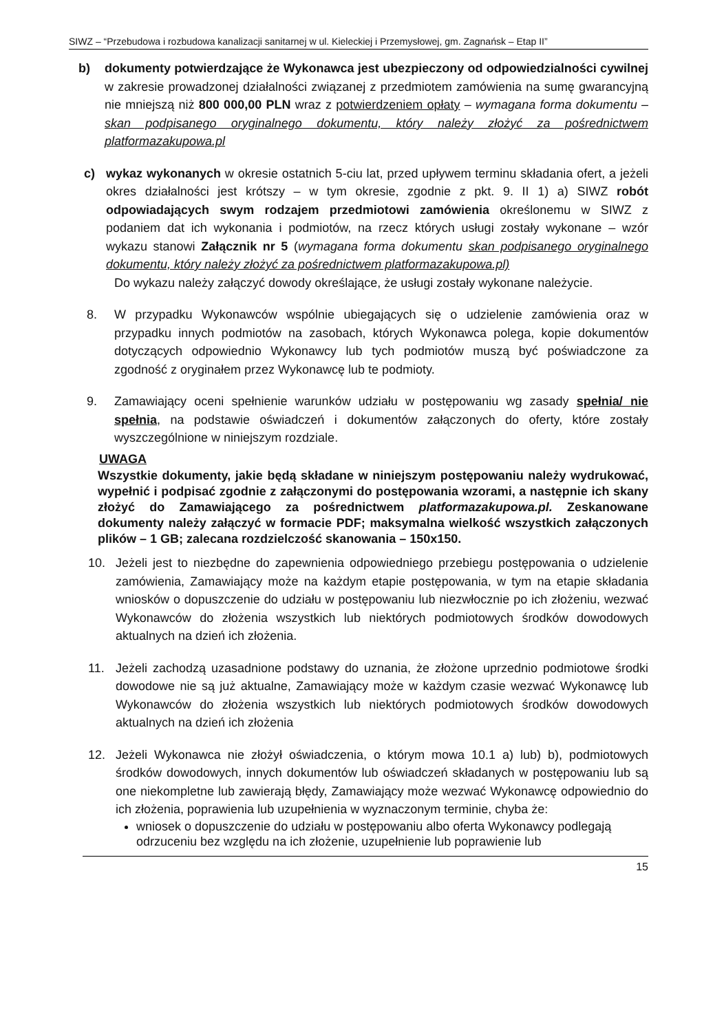SIWZ – “Przebudowa i rozbudowa kanalizacji sanitarnej w ul. Kieleckiej i Przemysłowej, gm. Zagnańsk – Etap II”
b) dokumenty potwierdzające że Wykonawca jest ubezpieczony od odpowiedzialności cywilnej w zakresie prowadzonej działalności związanej z przedmiotem zamówienia na sumę gwarancyjną nie mniejszą niż 800 000,00 PLN wraz z potwierdzeniem opłaty – wymagana forma dokumentu – skan podpisanego oryginalnego dokumentu, który należy złożyć za pośrednictwem platformazakupowa.pl
c) wykaz wykonanych w okresie ostatnich 5-ciu lat, przed upływem terminu składania ofert, a jeżeli okres działalności jest krótszy – w tym okresie, zgodnie z pkt. 9. II 1) a) SIWZ robót odpowiadających swym rodzajem przedmiotowi zamówienia określonemu w SIWZ z podaniem dat ich wykonania i podmiotów, na rzecz których usługi zostały wykonane – wzór wykazu stanowi Załącznik nr 5 (wymagana forma dokumentu skan podpisanego oryginalnego dokumentu, który należy złożyć za pośrednictwem platformazakupowa.pl)
Do wykazu należy załączyć dowody określające, że usługi zostały wykonane należycie.
8. W przypadku Wykonawców wspólnie ubiegających się o udzielenie zamówienia oraz w przypadku innych podmiotów na zasobach, których Wykonawca polega, kopie dokumentów dotyczących odpowiednio Wykonawcy lub tych podmiotów muszą być poświadczone za zgodność z oryginałem przez Wykonawcę lub te podmioty.
9. Zamawiający oceni spełnienie warunków udziału w postępowaniu wg zasady spełnia/ nie spełnia, na podstawie oświadczeń i dokumentów załączonych do oferty, które zostały wyszczególnione w niniejszym rozdziale.
UWAGA
Wszystkie dokumenty, jakie będą składane w niniejszym postępowaniu należy wydrukować, wypełnić i podpisać zgodnie z załączonymi do postępowania wzorami, a następnie ich skany złożyć do Zamawiającego za pośrednictwem platformazakupowa.pl. Zeskanowane dokumenty należy załączyć w formacie PDF; maksymalna wielkość wszystkich załączonych plików – 1 GB; zalecana rozdzielczość skanowania – 150x150.
10. Jeżeli jest to niezbędne do zapewnienia odpowiedniego przebiegu postępowania o udzielenie zamówienia, Zamawiający może na każdym etapie postępowania, w tym na etapie składania wniosków o dopuszczenie do udziału w postępowaniu lub niezwłocznie po ich złożeniu, wezwać Wykonawców do złożenia wszystkich lub niektórych podmiotowych środków dowodowych aktualnych na dzień ich złożenia.
11. Jeżeli zachodzą uzasadnione podstawy do uznania, że złożone uprzednio podmiotowe środki dowodowe nie są już aktualne, Zamawiający może w każdym czasie wezwać Wykonawcę lub Wykonawców do złożenia wszystkich lub niektórych podmiotowych środków dowodowych aktualnych na dzień ich złożenia
12. Jeżeli Wykonawca nie złożył oświadczenia, o którym mowa 10.1 a) lub) b), podmiotowych środków dowodowych, innych dokumentów lub oświadczeń składanych w postępowaniu lub są one niekompletne lub zawierają błędy, Zamawiający może wezwać Wykonawcę odpowiednio do ich złożenia, poprawienia lub uzupełnienia w wyznaczonym terminie, chyba że:
wniosek o dopuszczenie do udziału w postępowaniu albo oferta Wykonawcy podlegają odrzuceniu bez względu na ich złożenie, uzupełnienie lub poprawienie lub
15